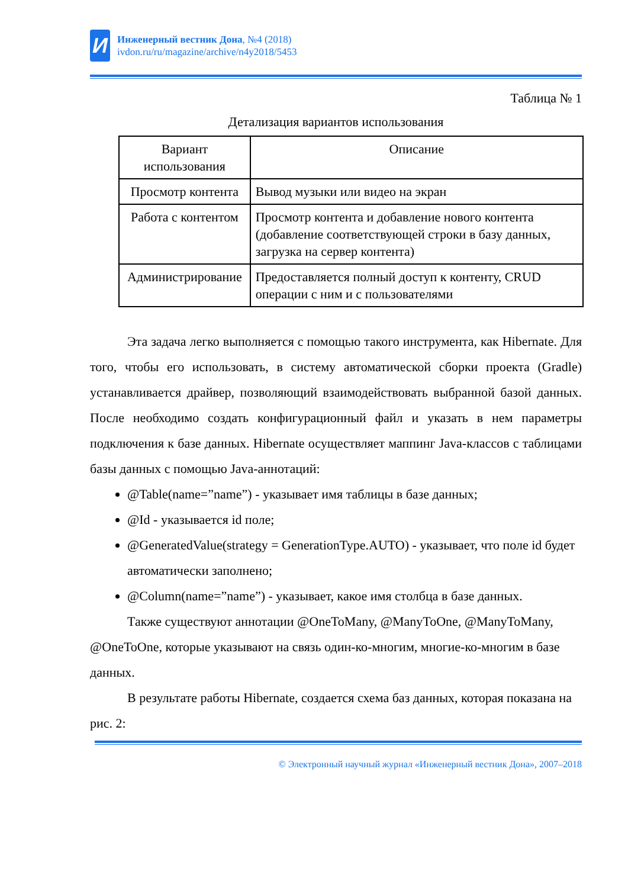И
Инженерный вестник Дона, №4 (2018)
ivdon.ru/ru/magazine/archive/n4y2018/5453
Таблица № 1
Детализация вариантов использования
| Вариант использования | Описание |
| --- | --- |
| Просмотр контента | Вывод музыки или видео на экран |
| Работа с контентом | Просмотр контента и добавление нового контента (добавление соответствующей строки в базу данных, загрузка на сервер контента) |
| Администрирование | Предоставляется полный доступ к контенту, CRUD операции с ним и с пользователями |
Эта задача легко выполняется с помощью такого инструмента, как Hibernate. Для того, чтобы его использовать, в систему автоматической сборки проекта (Gradle) устанавливается драйвер, позволяющий взаимодействовать выбранной базой данных. После необходимо создать конфигурационный файл и указать в нем параметры подключения к базе данных. Hibernate осуществляет маппинг Java-классов с таблицами базы данных с помощью Java-аннотаций:
@Table(name=”name”) - указывает имя таблицы в базе данных;
@Id - указывается id поле;
@GeneratedValue(strategy = GenerationType.AUTO) - указывает, что поле id будет автоматически заполнено;
@Column(name=”name”) - указывает, какое имя столбца в базе данных.
Также существуют аннотации @OneToMany, @ManyToOne, @ManyToMany, @OneToOne, которые указывают на связь один-ко-многим, многие-ко-многим в базе данных.
В результате работы Hibernate, создается схема баз данных, которая показана на рис. 2:
© Электронный научный журнал «Инженерный вестник Дона», 2007–2018